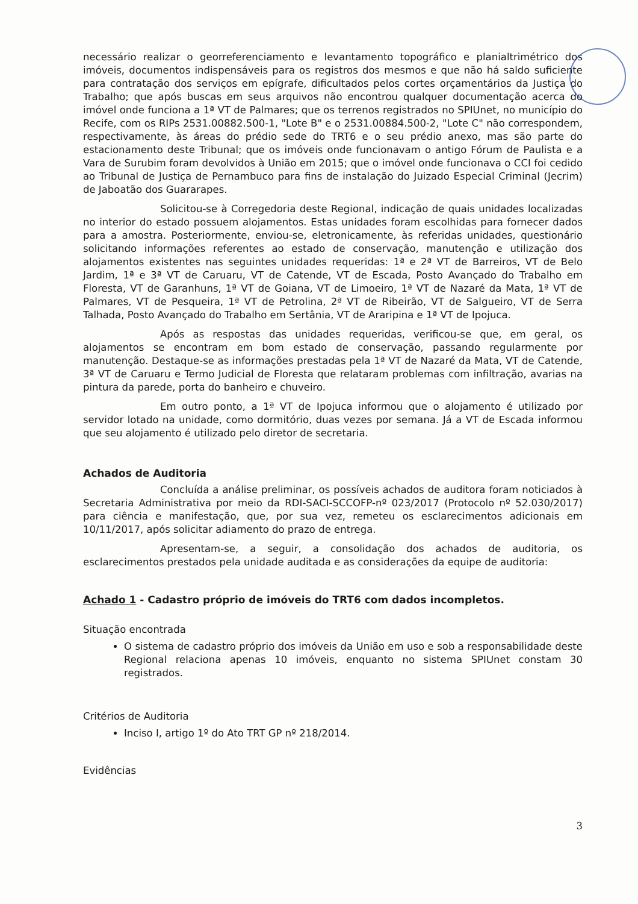necessário realizar o georreferenciamento e levantamento topográfico e planialtrimétrico dos imóveis, documentos indispensáveis para os registros dos mesmos e que não há saldo suficiente para contratação dos serviços em epígrafe, dificultados pelos cortes orçamentários da Justiça do Trabalho; que após buscas em seus arquivos não encontrou qualquer documentação acerca do imóvel onde funciona a 1ª VT de Palmares; que os terrenos registrados no SPIUnet, no município do Recife, com os RIPs 2531.00882.500-1, "Lote B" e o 2531.00884.500-2, "Lote C" não correspondem, respectivamente, às áreas do prédio sede do TRT6 e o seu prédio anexo, mas são parte do estacionamento deste Tribunal; que os imóveis onde funcionavam o antigo Fórum de Paulista e a Vara de Surubim foram devolvidos à União em 2015; que o imóvel onde funcionava o CCI foi cedido ao Tribunal de Justiça de Pernambuco para fins de instalação do Juizado Especial Criminal (Jecrim) de Jaboatão dos Guararapes.
Solicitou-se à Corregedoria deste Regional, indicação de quais unidades localizadas no interior do estado possuem alojamentos. Estas unidades foram escolhidas para fornecer dados para a amostra. Posteriormente, enviou-se, eletronicamente, às referidas unidades, questionário solicitando informações referentes ao estado de conservação, manutenção e utilização dos alojamentos existentes nas seguintes unidades requeridas: 1ª e 2ª VT de Barreiros, VT de Belo Jardim, 1ª e 3ª VT de Caruaru, VT de Catende, VT de Escada, Posto Avançado do Trabalho em Floresta, VT de Garanhuns, 1ª VT de Goiana, VT de Limoeiro, 1ª VT de Nazaré da Mata, 1ª VT de Palmares, VT de Pesqueira, 1ª VT de Petrolina, 2ª VT de Ribeirão, VT de Salgueiro, VT de Serra Talhada, Posto Avançado do Trabalho em Sertânia, VT de Araripina e 1ª VT de Ipojuca.
Após as respostas das unidades requeridas, verificou-se que, em geral, os alojamentos se encontram em bom estado de conservação, passando regularmente por manutenção. Destaque-se as informações prestadas pela 1ª VT de Nazaré da Mata, VT de Catende, 3ª VT de Caruaru e Termo Judicial de Floresta que relataram problemas com infiltração, avarias na pintura da parede, porta do banheiro e chuveiro.
Em outro ponto, a 1ª VT de Ipojuca informou que o alojamento é utilizado por servidor lotado na unidade, como dormitório, duas vezes por semana. Já a VT de Escada informou que seu alojamento é utilizado pelo diretor de secretaria.
Achados de Auditoria
Concluída a análise preliminar, os possíveis achados de auditora foram noticiados à Secretaria Administrativa por meio da RDI-SACI-SCCOFP-nº 023/2017 (Protocolo nº 52.030/2017) para ciência e manifestação, que, por sua vez, remeteu os esclarecimentos adicionais em 10/11/2017, após solicitar adiamento do prazo de entrega.
Apresentam-se, a seguir, a consolidação dos achados de auditoria, os esclarecimentos prestados pela unidade auditada e as considerações da equipe de auditoria:
Achado 1 - Cadastro próprio de imóveis do TRT6 com dados incompletos.
Situação encontrada
O sistema de cadastro próprio dos imóveis da União em uso e sob a responsabilidade deste Regional relaciona apenas 10 imóveis, enquanto no sistema SPIUnet constam 30 registrados.
Critérios de Auditoria
Inciso I, artigo 1º do Ato TRT GP nº 218/2014.
Evidências
3